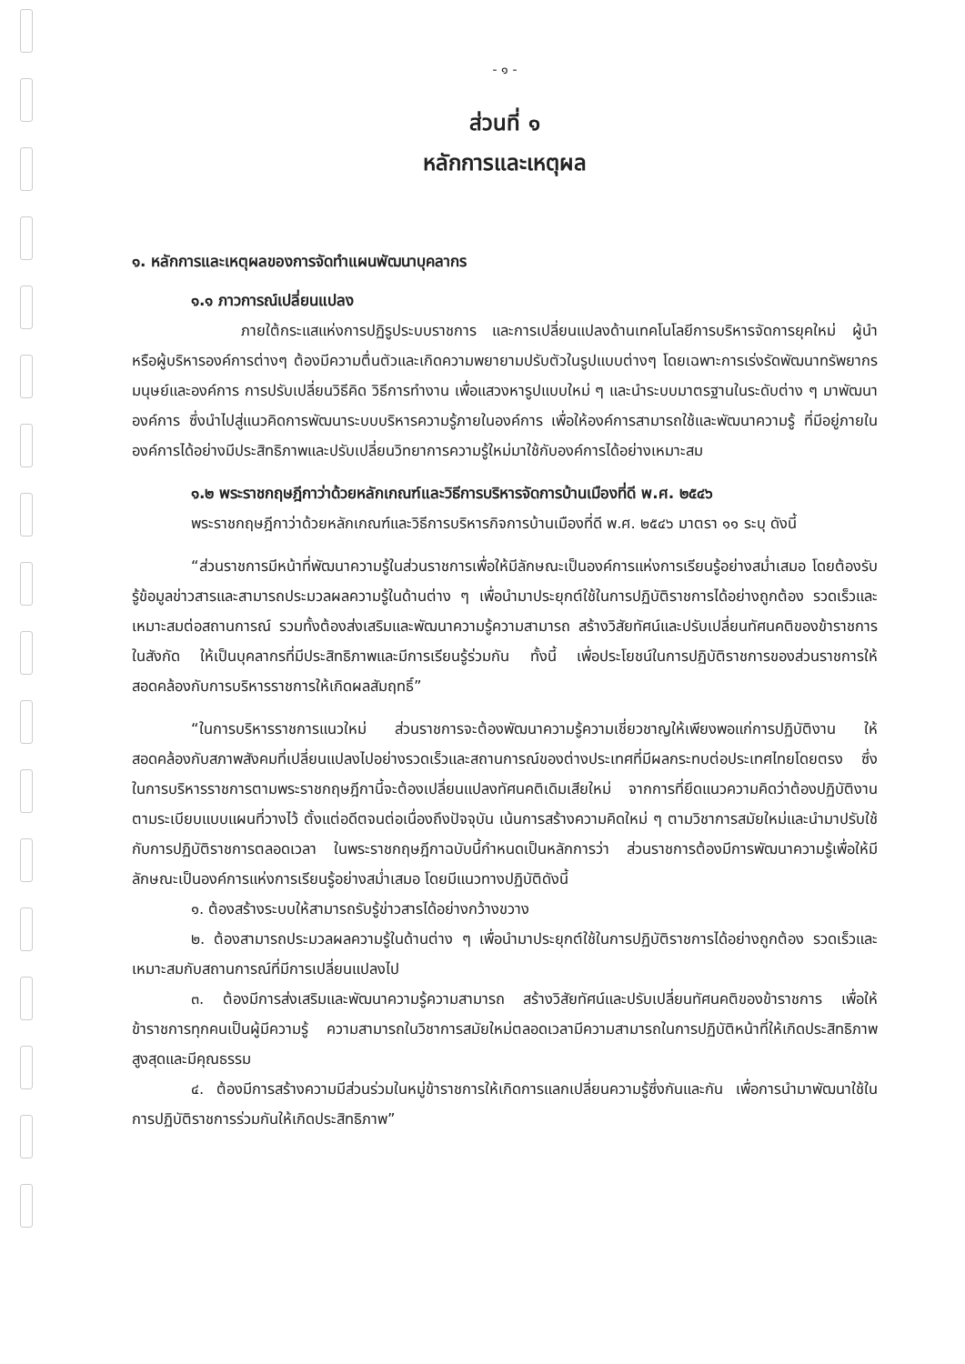- ๑ -
ส่วนที่ ๑
หลักการและเหตุผล
๑. หลักการและเหตุผลของการจัดทำแผนพัฒนาบุคลากร
๑.๑ ภาวการณ์เปลี่ยนแปลง
ภายใต้กระแสแห่งการปฏิรูประบบราชการ และการเปลี่ยนแปลงด้านเทคโนโลยีการบริหารจัดการยุคใหม่ ผู้นำหรือผู้บริหารองค์การต่างๆ ต้องมีความตื่นตัวและเกิดความพยายามปรับตัวในรูปแบบต่างๆ โดยเฉพาะการเร่งรัดพัฒนาทรัพยากรมนุษย์และองค์การ การปรับเปลี่ยนวิธีคิด วิธีการทำงาน เพื่อแสวงหารูปแบบใหม่ ๆ และนำระบบมาตรฐานในระดับต่าง ๆ มาพัฒนาองค์การ ซึ่งนำไปสู่แนวคิดการพัฒนาระบบบริหารความรู้ภายในองค์การ เพื่อให้องค์การสามารถใช้และพัฒนาความรู้ ที่มีอยู่ภายในองค์การได้อย่างมีประสิทธิภาพและปรับเปลี่ยนวิทยาการความรู้ใหม่มาใช้กับองค์การได้อย่างเหมาะสม
๑.๒ พระราชกฤษฎีกาว่าด้วยหลักเกณฑ์และวิธีการบริหารจัดการบ้านเมืองที่ดี พ.ศ. ๒๕๔๖
พระราชกฤษฎีกาว่าด้วยหลักเกณฑ์และวิธีการบริหารกิจการบ้านเมืองที่ดี พ.ศ. ๒๕๔๖ มาตรา ๑๑ ระบุ ดังนี้
“ส่วนราชการมีหน้าที่พัฒนาความรู้ในส่วนราชการเพื่อให้มีลักษณะเป็นองค์การแห่งการเรียนรู้อย่างสม่ำเสมอ โดยต้องรับรู้ข้อมูลข่าวสารและสามารถประมวลผลความรู้ในด้านต่าง ๆ เพื่อนำมาประยุกต์ใช้ในการปฏิบัติราชการได้อย่างถูกต้อง รวดเร็วและเหมาะสมต่อสถานการณ์ รวมทั้งต้องส่งเสริมและพัฒนาความรู้ความสามารถ สร้างวิสัยทัศน์และปรับเปลี่ยนทัศนคติของข้าราชการในสังกัด ให้เป็นบุคลากรที่มีประสิทธิภาพและมีการเรียนรู้ร่วมกัน ทั้งนี้ เพื่อประโยชน์ในการปฏิบัติราชการของส่วนราชการให้สอดคล้องกับการบริหารราชการให้เกิดผลสัมฤทธิ์”
“ในการบริหารราชการแนวใหม่ ส่วนราชการจะต้องพัฒนาความรู้ความเชี่ยวชาญให้เพียงพอแก่การปฏิบัติงาน ให้สอดคล้องกับสภาพสังคมที่เปลี่ยนแปลงไปอย่างรวดเร็วและสถานการณ์ของต่างประเทศที่มีผลกระทบต่อประเทศไทยโดยตรง ซึ่งในการบริหารราชการตามพระราชกฤษฎีกานี้จะต้องเปลี่ยนแปลงทัศนคติเดิมเสียใหม่ จากการที่ยึดแนวความคิดว่าต้องปฏิบัติงานตามระเบียบแบบแผนที่วางไว้ ตั้งแต่อดีตจนต่อเนื่องถึงปัจจุบัน เน้นการสร้างความคิดใหม่ ๆ ตามวิชาการสมัยใหม่และนำมาปรับใช้กับการปฏิบัติราชการตลอดเวลา ในพระราชกฤษฎีกาฉบับนี้กำหนดเป็นหลักการว่า ส่วนราชการต้องมีการพัฒนาความรู้เพื่อให้มีลักษณะเป็นองค์การแห่งการเรียนรู้อย่างสม่ำเสมอ โดยมีแนวทางปฏิบัติดังนี้
๑. ต้องสร้างระบบให้สามารถรับรู้ข่าวสารได้อย่างกว้างขวาง
๒. ต้องสามารถประมวลผลความรู้ในด้านต่าง ๆ เพื่อนำมาประยุกต์ใช้ในการปฏิบัติราชการได้อย่างถูกต้อง รวดเร็วและเหมาะสมกับสถานการณ์ที่มีการเปลี่ยนแปลงไป
๓. ต้องมีการส่งเสริมและพัฒนาความรู้ความสามารถ สร้างวิสัยทัศน์และปรับเปลี่ยนทัศนคติของข้าราชการ เพื่อให้ข้าราชการทุกคนเป็นผู้มีความรู้ ความสามารถในวิชาการสมัยใหม่ตลอดเวลามีความสามารถในการปฏิบัติหน้าที่ให้เกิดประสิทธิภาพสูงสุดและมีคุณธรรม
๔. ต้องมีการสร้างความมีส่วนร่วมในหมู่ข้าราชการให้เกิดการแลกเปลี่ยนความรู้ซึ่งกันและกัน เพื่อการนำมาพัฒนาใช้ในการปฏิบัติราชการร่วมกันให้เกิดประสิทธิภาพ”